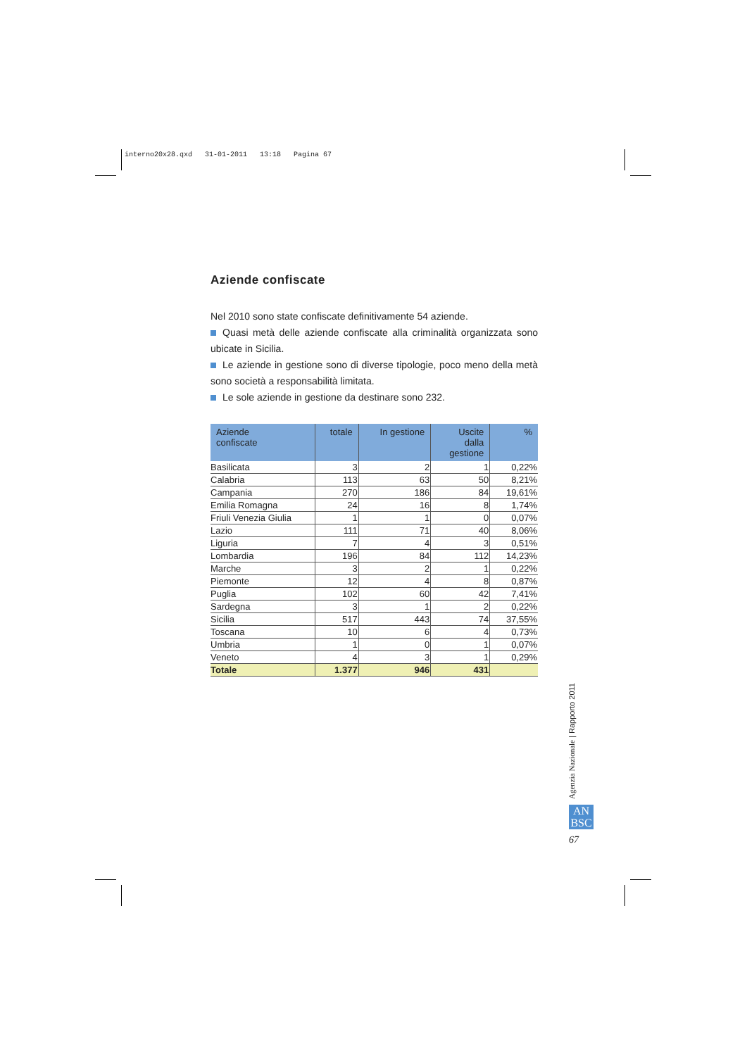interno20x28.qxd 31-01-2011 13:18 Pagina 67
Aziende confiscate
Nel 2010 sono state confiscate definitivamente 54 aziende.
Quasi metà delle aziende confiscate alla criminalità organizzata sono ubicate in Sicilia.
Le aziende in gestione sono di diverse tipologie, poco meno della metà sono società a responsabilità limitata.
Le sole aziende in gestione da destinare sono 232.
| Aziende confiscate | totale | In gestione | Uscite dalla gestione | % |
| --- | --- | --- | --- | --- |
| Basilicata | 3 | 2 | 1 | 0,22% |
| Calabria | 113 | 63 | 50 | 8,21% |
| Campania | 270 | 186 | 84 | 19,61% |
| Emilia Romagna | 24 | 16 | 8 | 1,74% |
| Friuli Venezia Giulia | 1 | 1 | 0 | 0,07% |
| Lazio | 111 | 71 | 40 | 8,06% |
| Liguria | 7 | 4 | 3 | 0,51% |
| Lombardia | 196 | 84 | 112 | 14,23% |
| Marche | 3 | 2 | 1 | 0,22% |
| Piemonte | 12 | 4 | 8 | 0,87% |
| Puglia | 102 | 60 | 42 | 7,41% |
| Sardegna | 3 | 1 | 2 | 0,22% |
| Sicilia | 517 | 443 | 74 | 37,55% |
| Toscana | 10 | 6 | 4 | 0,73% |
| Umbria | 1 | 0 | 1 | 0,07% |
| Veneto | 4 | 3 | 1 | 0,29% |
| Totale | 1.377 | 946 | 431 | |
Agenzia Nazionale | Rapporto 2011
AN
BSC
67